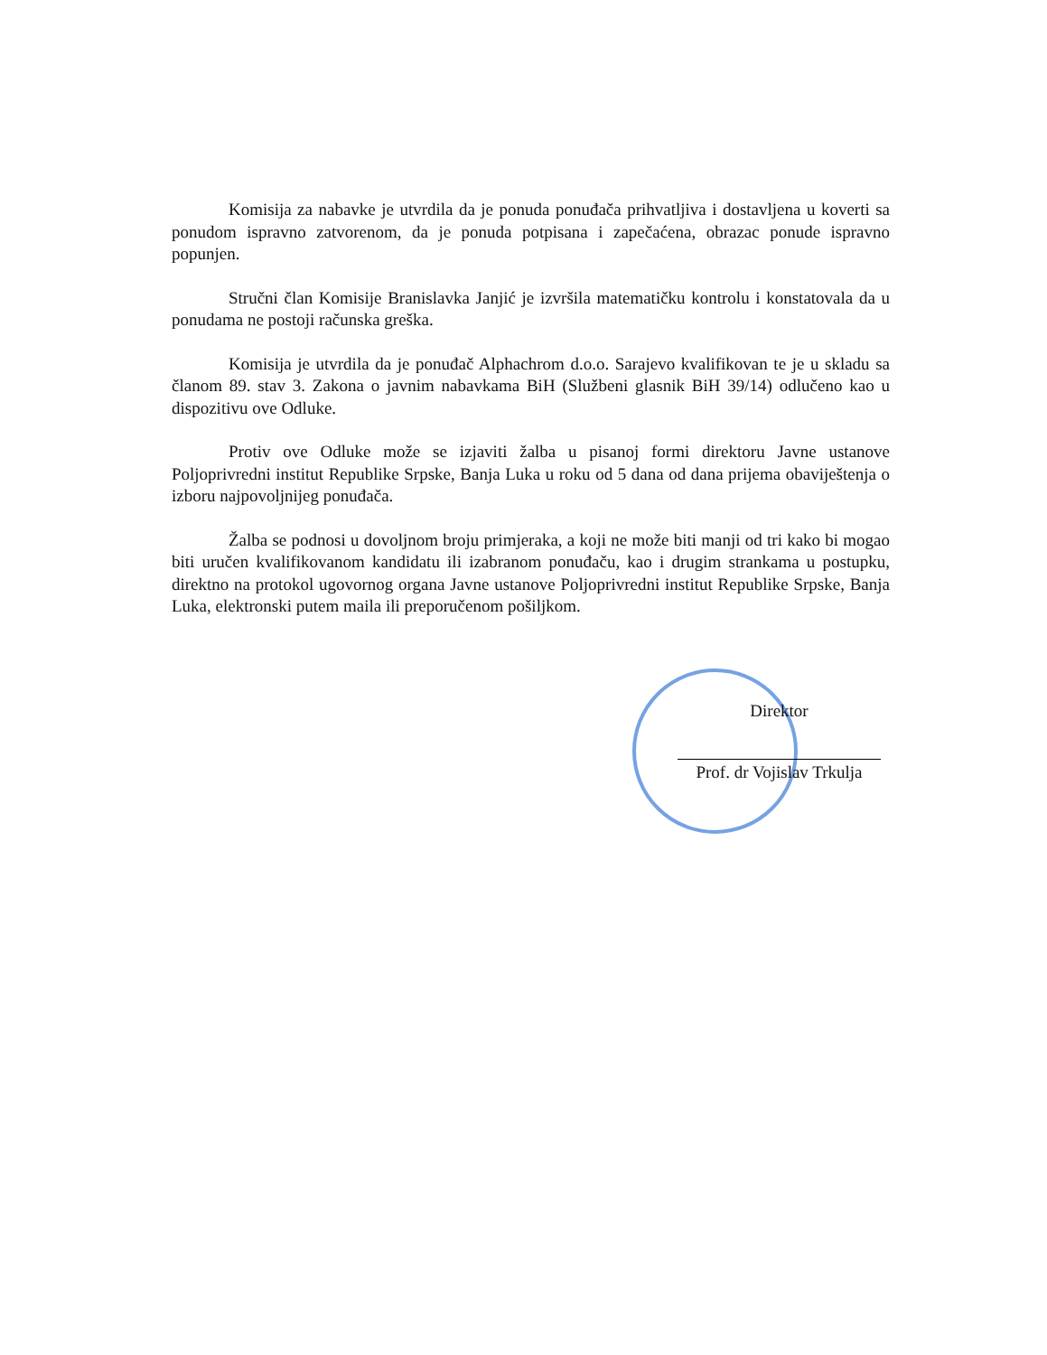Komisija za nabavke je utvrdila da je ponuda ponuđača prihvatljiva i dostavljena u koverti sa ponudom ispravno zatvorenom, da je ponuda potpisana i zapečaćena, obrazac ponude ispravno popunjen.
Stručni član Komisije Branislavka Janjić je izvršila matematičku kontrolu i konstatovala da u ponudama ne postoji računska greška.
Komisija je utvrdila da je ponuđač Alphachrom d.o.o. Sarajevo kvalifikovan te je u skladu sa članom 89. stav 3. Zakona o javnim nabavkama BiH (Službeni glasnik BiH 39/14) odlučeno kao u dispozitivu ove Odluke.
Protiv ove Odluke može se izjaviti žalba u pisanoj formi direktoru Javne ustanove Poljoprivredni institut Republike Srpske, Banja Luka u roku od 5 dana od dana prijema obaviještenja o izboru najpovoljnijeg ponuđača.
Žalba se podnosi u dovoljnom broju primjeraka, a koji ne može biti manji od tri kako bi mogao biti uručen kvalifikovanom kandidatu ili izabranom ponuđaču, kao i drugim strankama u postupku, direktno na protokol ugovornog organa Javne ustanove Poljoprivredni institut Republike Srpske, Banja Luka, elektronski putem maila ili preporučenom pošiljkom.
Direktor
Prof. dr Vojislav Trkulja